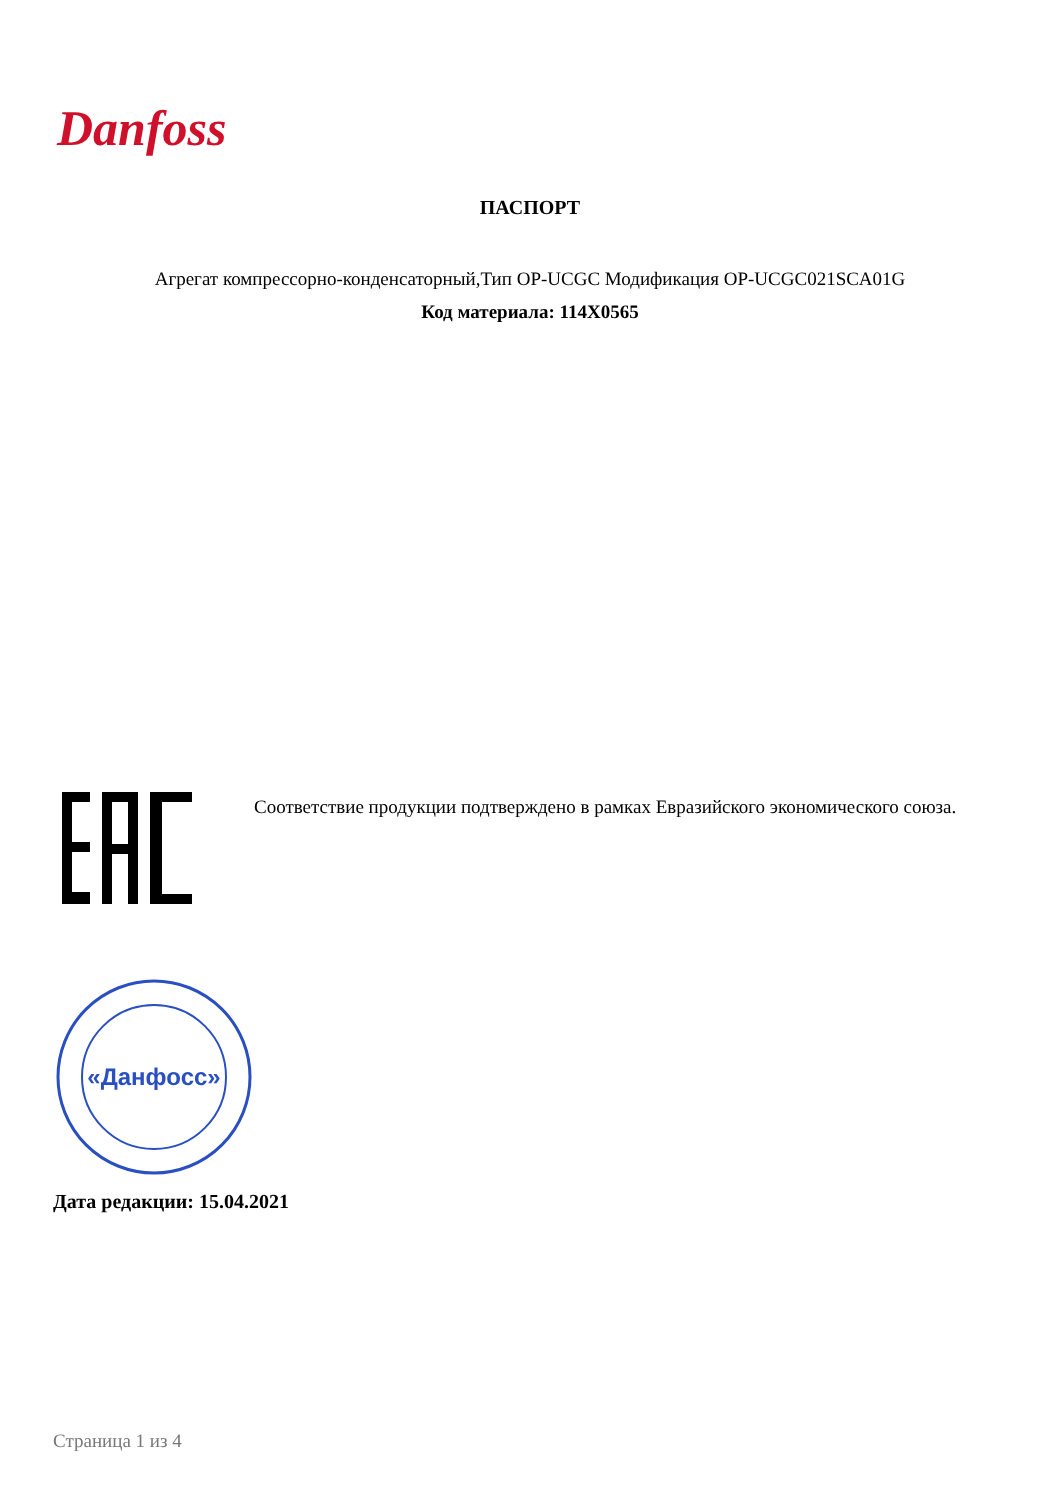Danfoss
ПАСПОРТ
Агрегат компрессорно-конденсаторный,Тип OP-UCGC Модификация OP-UCGC021SCA01G
Код материала: 114X0565
Соответствие продукции подтверждено в рамках Евразийского экономического союза.
«Данфосс»
Дата редакции: 15.04.2021
Страница 1 из 4